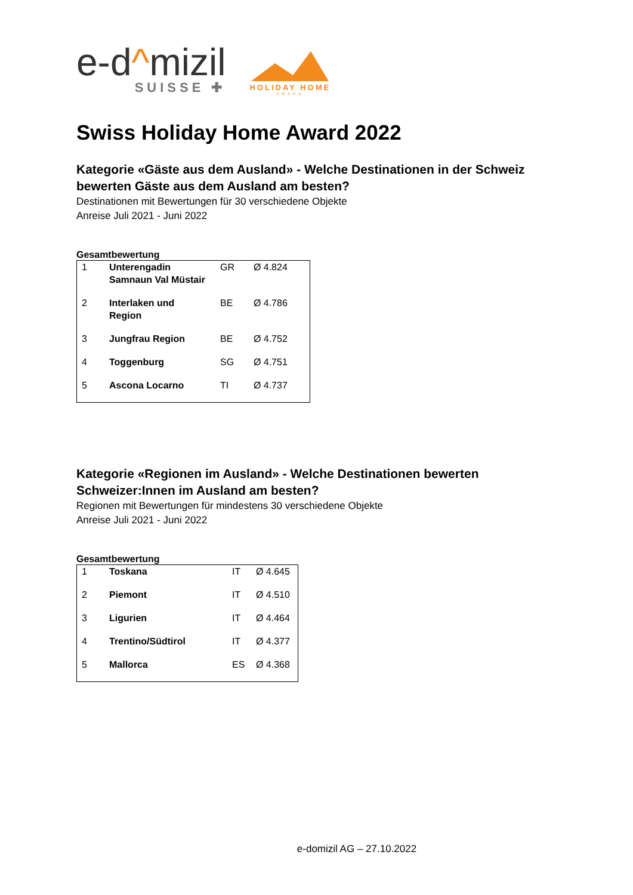e-d^mizil
SUISSE ✚
HOLIDAY HOME
AWARD
Swiss Holiday Home Award 2022
Kategorie «Gäste aus dem Ausland» - Welche Destinationen in der Schweiz bewerten Gäste aus dem Ausland am besten?
Destinationen mit Bewertungen für 30 verschiedene Objekte
Anreise Juli 2021 - Juni 2022
Gesamtbewertung
| 1 | Unterengadin Samnaun Val Müstair | GR | Ø 4.824 |
| 2 | Interlaken und Region | BE | Ø 4.786 |
| 3 | Jungfrau Region | BE | Ø 4.752 |
| 4 | Toggenburg | SG | Ø 4.751 |
| 5 | Ascona Locarno | TI | Ø 4.737 |
Kategorie «Regionen im Ausland» - Welche Destinationen bewerten Schweizer:Innen im Ausland am besten?
Regionen mit Bewertungen für mindestens 30 verschiedene Objekte
Anreise Juli 2021 - Juni 2022
Gesamtbewertung
| 1 | Toskana | IT | Ø 4.645 |
| 2 | Piemont | IT | Ø 4.510 |
| 3 | Ligurien | IT | Ø 4.464 |
| 4 | Trentino/Südtirol | IT | Ø 4.377 |
| 5 | Mallorca | ES | Ø 4.368 |
e-domizil AG – 27.10.2022